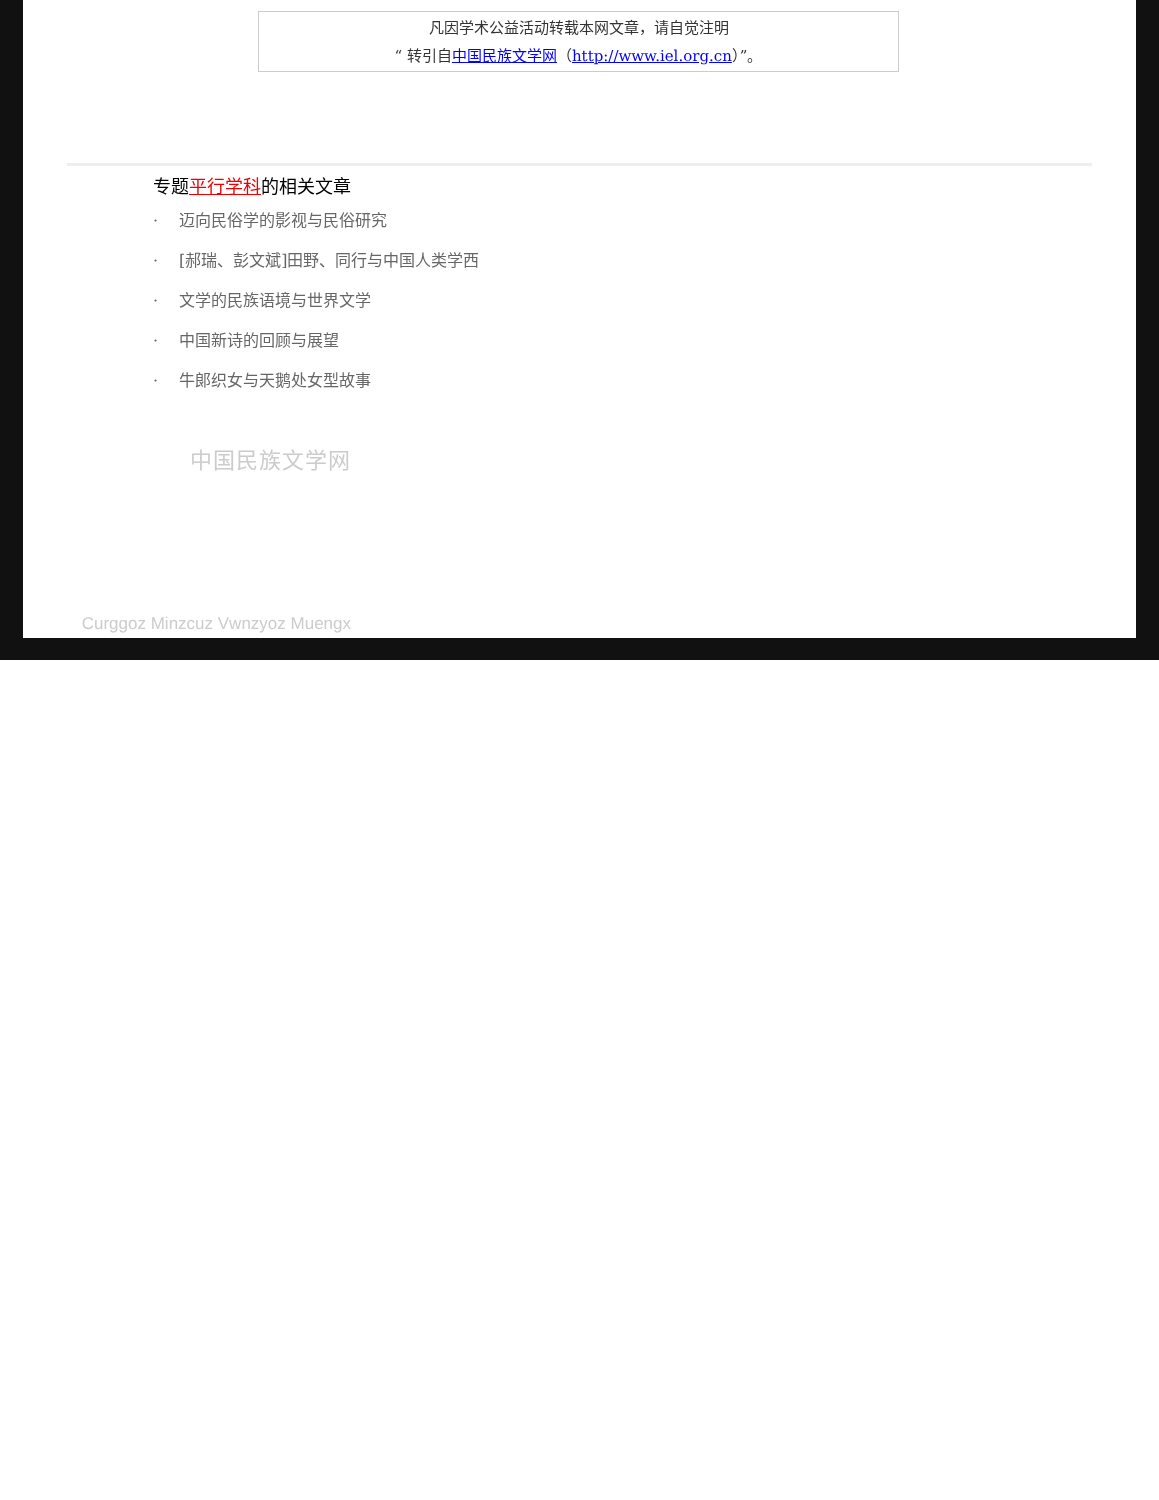凡因学术公益活动转载本网文章，请自觉注明
“ 转引自中国民族文学网（http://www.iel.org.cn）”。
专题平行学科的相关文章
· 迈向民俗学的影视与民俗研究
· [郝瑞、彭文斌]田野、同行与中国人类学西
· 文学的民族语境与世界文学
· 中国新诗的回顾与展望
· 牛郎织女与天鹅处女型故事
中国民族文学网
Curggoz Minzcuz Vwnzyoz Muengx